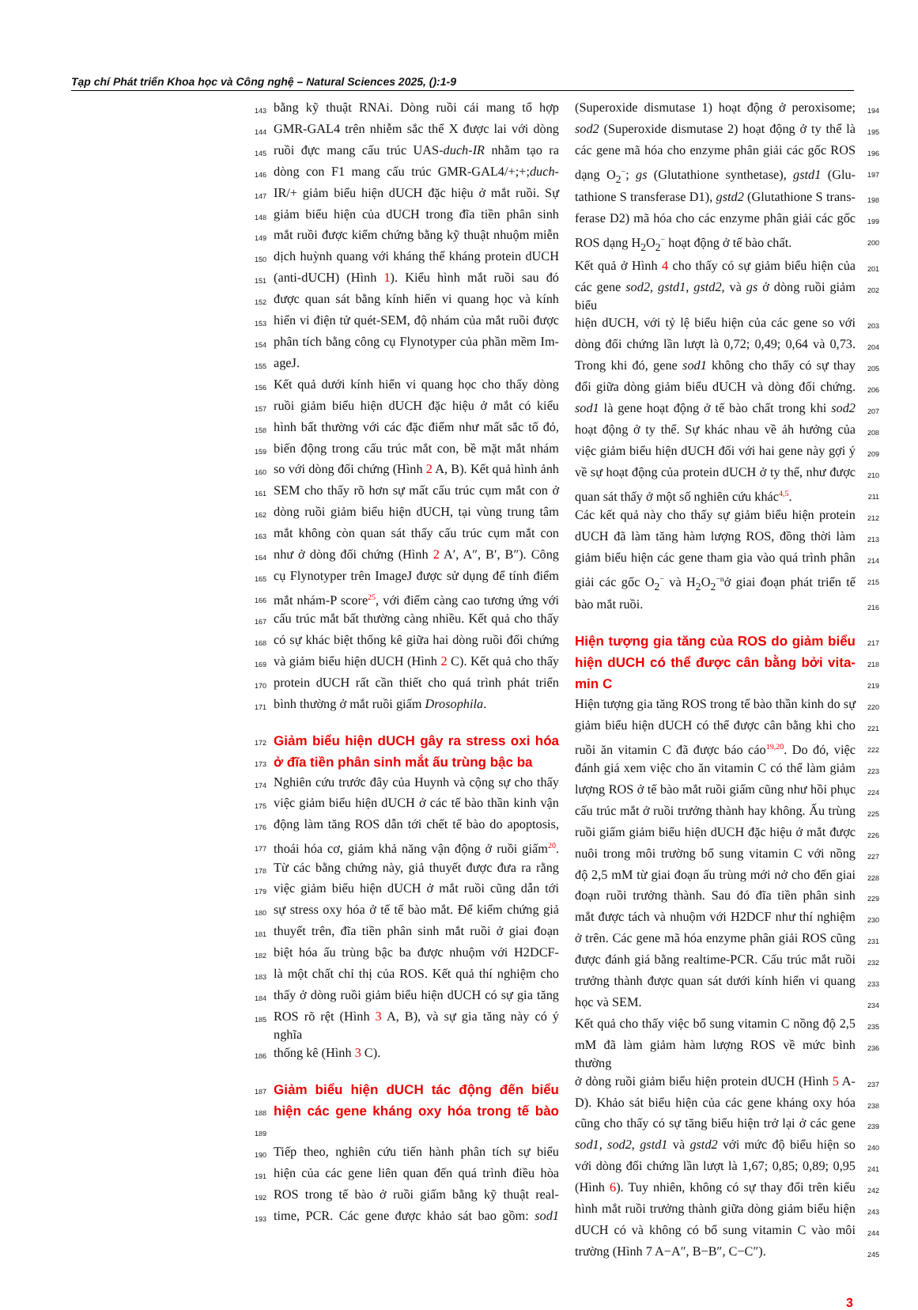Tạp chí Phát triển Khoa học và Công nghệ – Natural Sciences 2025, ():1-9
143 bằng kỹ thuật RNAi. Dòng ruồi cái mang tổ hợp
144 GMR-GAL4 trên nhiễm sắc thể X được lai với dòng
145 ruồi đực mang cấu trúc UAS-duch-IR nhằm tạo ra
146 dòng con F1 mang cấu trúc GMR-GAL4/+;+;duch-
147 IR/+ giảm biểu hiện dUCH đặc hiệu ở mắt ruồi. Sự
148 giảm biểu hiện của dUCH trong đĩa tiền phân sinh
149 mắt ruồi được kiểm chứng bằng kỹ thuật nhuộm miễn
150 dịch huỳnh quang với kháng thể kháng protein dUCH
151 (anti-dUCH) (Hình 1). Kiểu hình mắt ruồi sau đó
152 được quan sát bằng kính hiển vi quang học và kính
153 hiển vi điện tử quét-SEM, độ nhám của mắt ruồi được
154 phân tích bằng công cụ Flynotyper của phần mềm Im-
155 ageJ.
156 Kết quả dưới kính hiển vi quang học cho thấy dòng
157 ruồi giảm biểu hiện dUCH đặc hiệu ở mắt có kiểu
158 hình bất thường với các đặc điểm như mất sắc tố đỏ,
159 biến động trong cấu trúc mắt con, bề mặt mắt nhám
160 so với dòng đối chứng (Hình 2 A, B). Kết quả hình ảnh
161 SEM cho thấy rõ hơn sự mất cấu trúc cụm mắt con ở
162 dòng ruồi giảm biểu hiện dUCH, tại vùng trung tâm
163 mắt không còn quan sát thấy cấu trúc cụm mắt con
164 như ở dòng đối chứng (Hình 2 A′, A″, B′, B″). Công
165 cụ Flynotyper trên ImageJ được sử dụng để tính điểm
166 mắt nhám-P score<sup>25</sup>, với điểm càng cao tương ứng với
167 cấu trúc mắt bất thường càng nhiều. Kết quả cho thấy
168 có sự khác biệt thống kê giữa hai dòng ruồi đối chứng
169 và giảm biểu hiện dUCH (Hình 2 C). Kết quả cho thấy
170 protein dUCH rất cần thiết cho quá trình phát triển
171 bình thường ở mắt ruồi giấm Drosophila.
172 Giảm biểu hiện dUCH gây ra stress oxi hóa
173 ở đĩa tiền phân sinh mắt ấu trùng bậc ba
174 Nghiên cứu trước đây của Huynh và cộng sự cho thấy
175 việc giảm biểu hiện dUCH ở các tế bào thần kinh vận
176 động làm tăng ROS dẫn tới chết tế bào do apoptosis,
177 thoái hóa cơ, giảm khả năng vận động ở ruồi giấm<sup>20</sup>.
178 Từ các bằng chứng này, giả thuyết được đưa ra rằng
179 việc giảm biểu hiện dUCH ở mắt ruồi cũng dẫn tới
180 sự stress oxy hóa ở tế tế bào mắt. Để kiểm chứng giả
181 thuyết trên, đĩa tiền phân sinh mắt ruồi ở giai đoạn
182 biệt hóa ấu trùng bậc ba được nhuộm với H2DCF-
183 là một chất chỉ thị của ROS. Kết quả thí nghiệm cho
184 thấy ở dòng ruồi giảm biểu hiện dUCH có sự gia tăng
185 ROS rõ rệt (Hình 3 A, B), và sự gia tăng này có ý nghĩa
186 thống kê (Hình 3 C).
187 Giảm biểu hiện dUCH tác động đến biểu
188 hiện các gene kháng oxy hóa trong tế bào
189
190 Tiếp theo, nghiên cứu tiến hành phân tích sự biểu
191 hiện của các gene liên quan đến quá trình điều hòa
192 ROS trong tế bào ở ruồi giấm bằng kỹ thuật real-
193 time, PCR. Các gene được khảo sát bao gồm: sod1
194 (Superoxide dismutase 1) hoạt động ở peroxisome;
195 sod2 (Superoxide dismutase 2) hoạt động ở ty thể là
196 các gene mã hóa cho enzyme phân giải các gốc ROS
197 dạng O<sub>2</sub><sup>−</sup>; gs (Glutathione synthetase), gstd1 (Glu-
198 tathione S transferase D1), gstd2 (Glutathione S trans-
199 ferase D2) mã hóa cho các enzyme phân giải các gốc
200 ROS dạng H<sub>2</sub>O<sub>2</sub><sup>−</sup> hoạt động ở tế bào chất.
201 Kết quả ở Hình 4 cho thấy có sự giảm biểu hiện của
202 các gene sod2, gstd1, gstd2, và gs ở dòng ruồi giảm biểu
203 hiện dUCH, với tỷ lệ biểu hiện của các gene so với
204 dòng đối chứng lần lượt là 0,72; 0,49; 0,64 và 0,73.
205 Trong khi đó, gene sod1 không cho thấy có sự thay
206 đổi giữa dòng giảm biểu dUCH và dòng đối chứng.
207 sod1 là gene hoạt động ở tế bào chất trong khi sod2
208 hoạt động ở ty thể. Sự khác nhau về ảh hưởng của
209 việc giảm biểu hiện dUCH đối với hai gene này gợi ý
210 về sự hoạt động của protein dUCH ở ty thể, như được
211 quan sát thấy ở một số nghiên cứu khác<sup>4,5</sup>.
212 Các kết quả này cho thấy sự giảm biểu hiện protein
213 dUCH đã làm tăng hàm lượng ROS, đồng thời làm
214 giảm biểu hiện các gene tham gia vào quá trình phân
215 giải các gốc O<sub>2</sub><sup>−</sup> và H<sub>2</sub>O<sub>2</sub><sup>−n</sup>ở giai đoạn phát triển tế
216 bào mắt ruồi.
217 Hiện tượng gia tăng của ROS do giảm biểu
218 hiện dUCH có thể được cân bằng bởi vita-
219 min C
220 Hiện tượng gia tăng ROS trong tế bào thần kinh do sự
221 giảm biểu hiện dUCH có thể được cân bằng khi cho
222 ruồi ăn vitamin C đã được báo cáo<sup>19,20</sup>. Do đó, việc
223 đánh giá xem việc cho ăn vitamin C có thể làm giảm
224 lượng ROS ở tế bào mắt ruồi giấm cũng như hồi phục
225 cấu trúc mắt ở ruồi trưởng thành hay không. Ấu trùng
226 ruồi giấm giảm biểu hiện dUCH đặc hiệu ở mắt được
227 nuôi trong môi trường bổ sung vitamin C với nồng
228 độ 2,5 mM từ giai đoạn ấu trùng mới nở cho đến giai
229 đoạn ruồi trưởng thành. Sau đó đĩa tiền phân sinh
230 mắt được tách và nhuộm với H2DCF như thí nghiệm
231 ở trên. Các gene mã hóa enzyme phân giải ROS cũng
232 được đánh giá bằng realtime-PCR. Cấu trúc mắt ruồi
233 trưởng thành được quan sát dưới kính hiển vi quang
234 học và SEM.
235 Kết quả cho thấy việc bổ sung vitamin C nồng độ 2,5
236 mM đã làm giảm hàm lượng ROS về mức bình thường
237 ở dòng ruồi giảm biểu hiện protein dUCH (Hình 5 A-
238 D). Khảo sát biểu hiện của các gene kháng oxy hóa
239 cũng cho thấy có sự tăng biểu hiện trở lại ở các gene
240 sod1, sod2, gstd1 và gstd2 với mức độ biểu hiện so
241 với dòng đối chứng lần lượt là 1,67; 0,85; 0,89; 0,95
242 (Hình 6). Tuy nhiên, không có sự thay đổi trên kiểu
243 hình mắt ruồi trưởng thành giữa dòng giảm biểu hiện
244 dUCH có và không có bổ sung vitamin C vào môi
245 trường (Hình 7 A−A″, B−B″, C−C″).
3